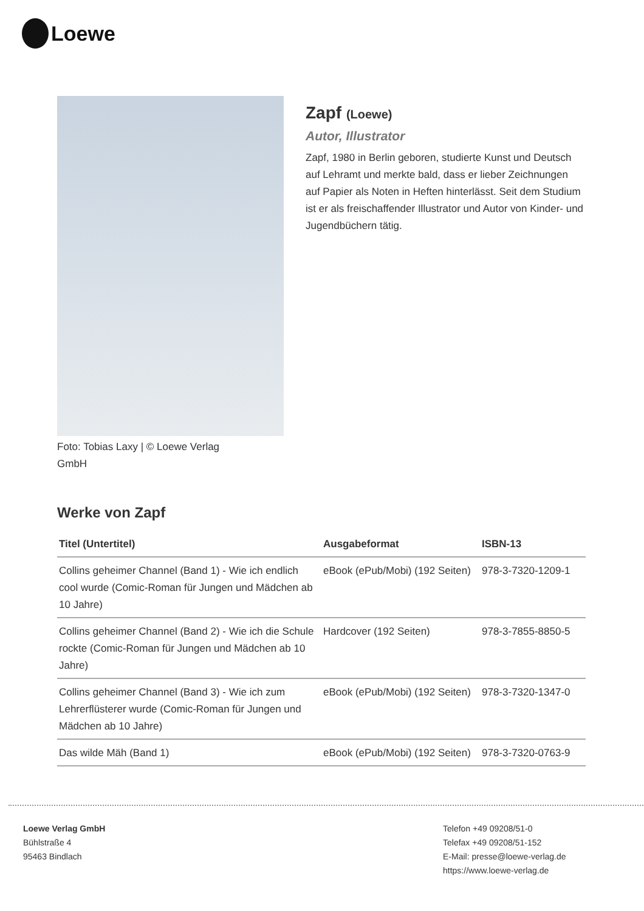Loewe
Foto: Tobias Laxy | © Loewe Verlag GmbH
Zapf (Loewe)
Autor, Illustrator
Zapf, 1980 in Berlin geboren, studierte Kunst und Deutsch auf Lehramt und merkte bald, dass er lieber Zeichnungen auf Papier als Noten in Heften hinterlässt. Seit dem Studium ist er als freischaffender Illustrator und Autor von Kinder- und Jugendbüchern tätig.
Werke von Zapf
| Titel (Untertitel) | Ausgabeformat | ISBN-13 |
| --- | --- | --- |
| Collins geheimer Channel (Band 1) - Wie ich endlich cool wurde (Comic-Roman für Jungen und Mädchen ab 10 Jahre) | eBook (ePub/Mobi) (192 Seiten) | 978-3-7320-1209-1 |
| Collins geheimer Channel (Band 2) - Wie ich die Schule rockte (Comic-Roman für Jungen und Mädchen ab 10 Jahre) | Hardcover (192 Seiten) | 978-3-7855-8850-5 |
| Collins geheimer Channel (Band 3) - Wie ich zum Lehrerflüsterer wurde (Comic-Roman für Jungen und Mädchen ab 10 Jahre) | eBook (ePub/Mobi) (192 Seiten) | 978-3-7320-1347-0 |
| Das wilde Mäh (Band 1) | eBook (ePub/Mobi) (192 Seiten) | 978-3-7320-0763-9 |
Loewe Verlag GmbH
Bühlstraße 4
95463 Bindlach
Telefon +49 09208/51-0
Telefax +49 09208/51-152
E-Mail: presse@loewe-verlag.de
https://www.loewe-verlag.de